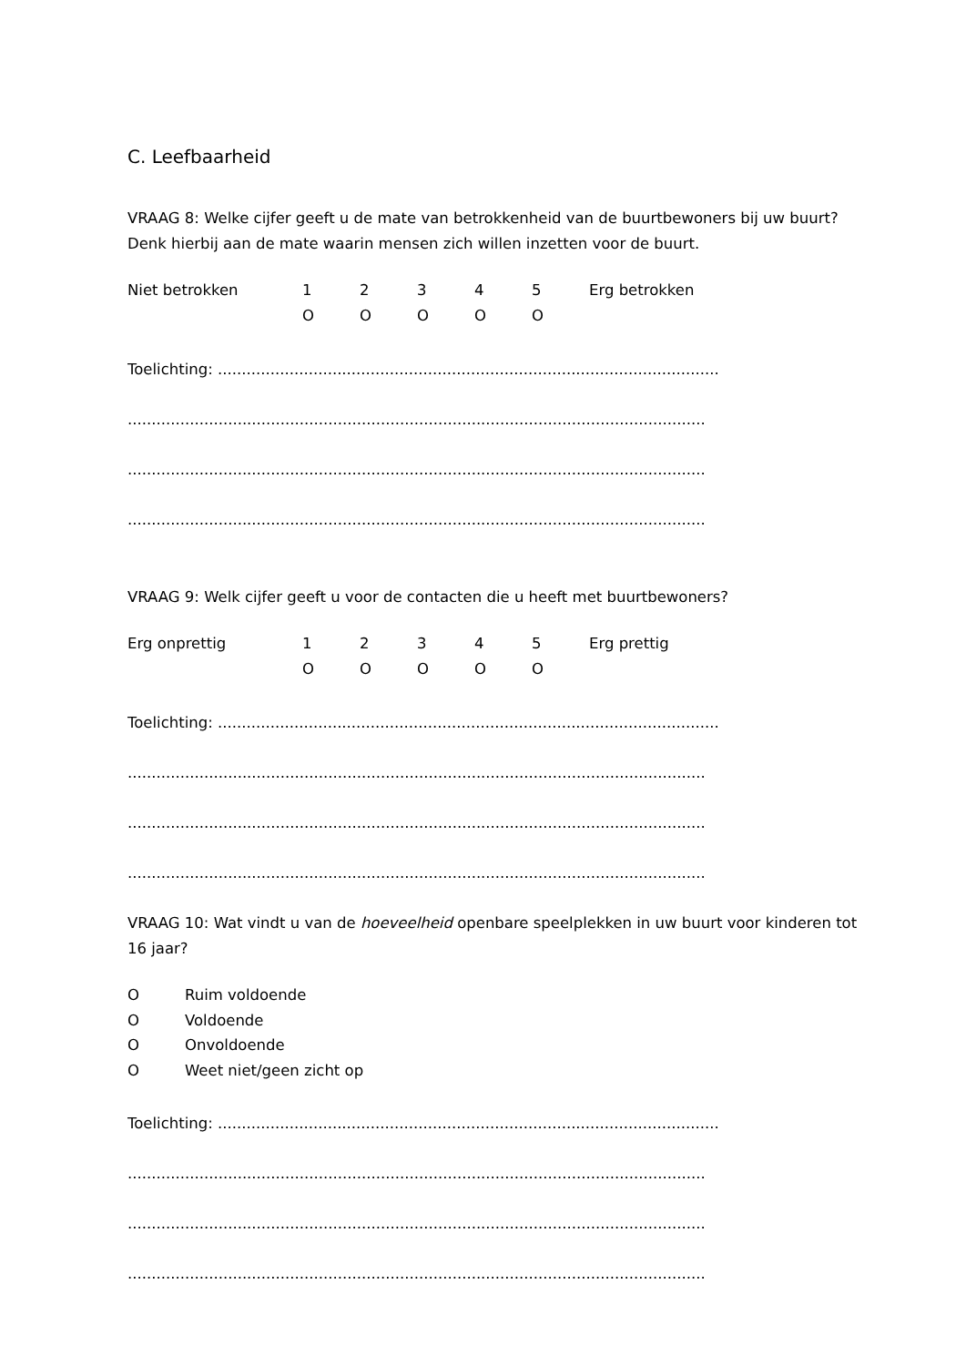C. Leefbaarheid
VRAAG 8: Welke cijfer geeft u de mate van betrokkenheid van de buurtbewoners bij uw buurt? Denk hierbij aan de mate waarin mensen zich willen inzetten voor de buurt.
| Niet betrokken | 1 | 2 | 3 | 4 | 5 | Erg betrokken |
| | O | O | O | O | O | |
Toelichting: .........................................................................................................
.........................................................................................................................
.........................................................................................................................
.........................................................................................................................
VRAAG 9: Welk cijfer geeft u voor de contacten die u heeft met buurtbewoners?
| Erg onprettig | 1 | 2 | 3 | 4 | 5 | Erg prettig |
| | O | O | O | O | O | |
Toelichting: .........................................................................................................
.........................................................................................................................
.........................................................................................................................
.........................................................................................................................
VRAAG 10: Wat vindt u van de hoeveelheid openbare speelplekken in uw buurt voor kinderen tot 16 jaar?
| O | Ruim voldoende |
| O | Voldoende |
| O | Onvoldoende |
| O | Weet niet/geen zicht op |
Toelichting: .........................................................................................................
.........................................................................................................................
.........................................................................................................................
.........................................................................................................................